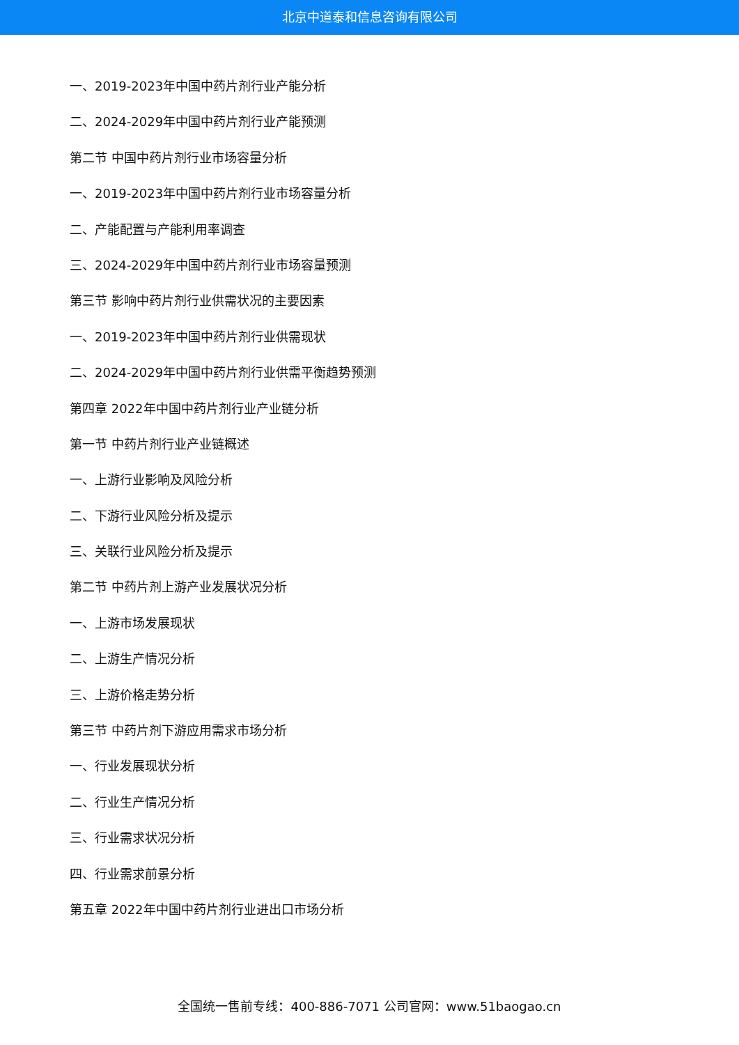北京中道泰和信息咨询有限公司
一、2019-2023年中国中药片剂行业产能分析
二、2024-2029年中国中药片剂行业产能预测
第二节 中国中药片剂行业市场容量分析
一、2019-2023年中国中药片剂行业市场容量分析
二、产能配置与产能利用率调查
三、2024-2029年中国中药片剂行业市场容量预测
第三节 影响中药片剂行业供需状况的主要因素
一、2019-2023年中国中药片剂行业供需现状
二、2024-2029年中国中药片剂行业供需平衡趋势预测
第四章 2022年中国中药片剂行业产业链分析
第一节 中药片剂行业产业链概述
一、上游行业影响及风险分析
二、下游行业风险分析及提示
三、关联行业风险分析及提示
第二节 中药片剂上游产业发展状况分析
一、上游市场发展现状
二、上游生产情况分析
三、上游价格走势分析
第三节 中药片剂下游应用需求市场分析
一、行业发展现状分析
二、行业生产情况分析
三、行业需求状况分析
四、行业需求前景分析
第五章 2022年中国中药片剂行业进出口市场分析
全国统一售前专线：400-886-7071 公司官网：www.51baogao.cn